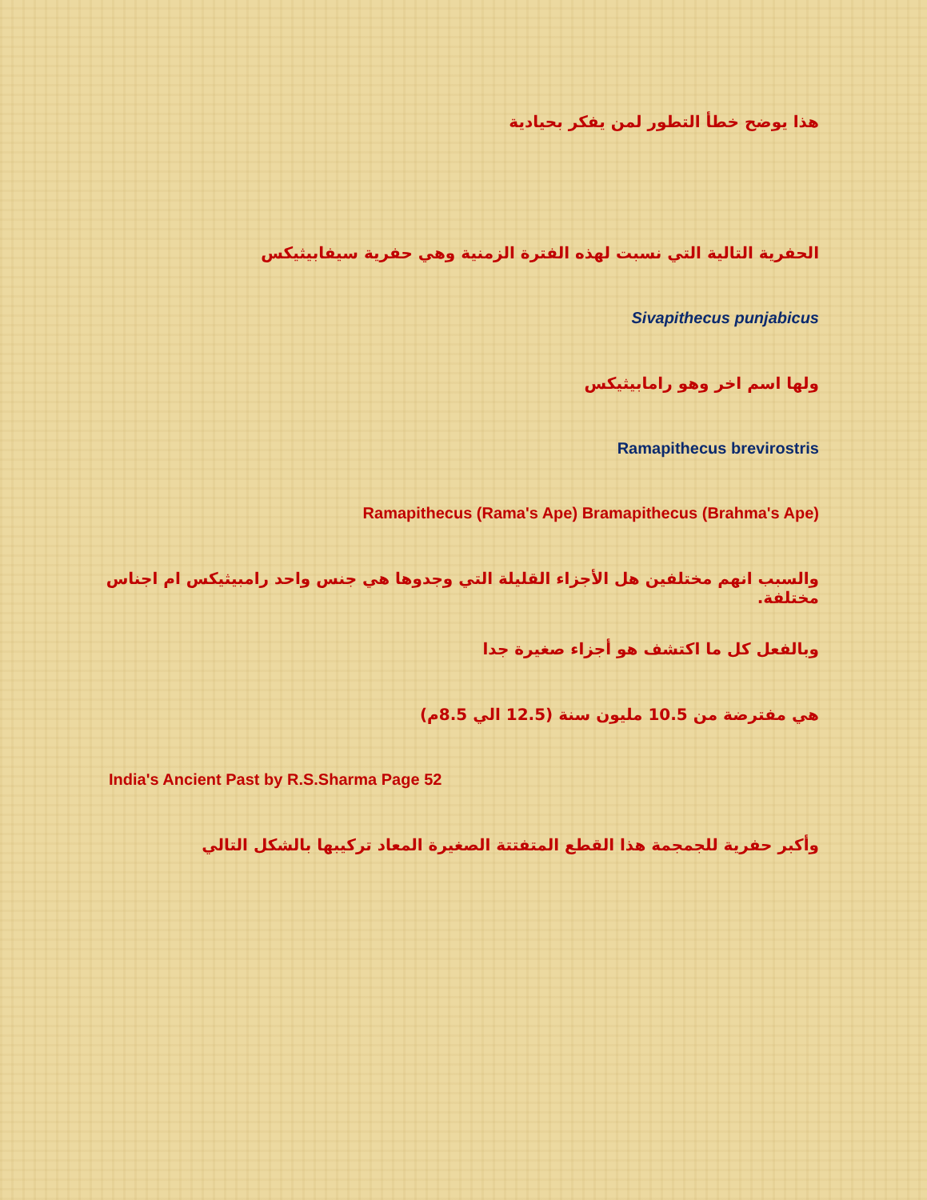هذا يوضح خطأ التطور لمن يفكر بحيادية
الحفرية التالية التي نسبت لهذه الفترة الزمنية وهي حفرية سيفابيثيكس
Sivapithecus punjabicus
ولها اسم اخر وهو رامابيثيكس
Ramapithecus brevirostris
Ramapithecus (Rama's Ape) Bramapithecus (Brahma's Ape)
والسبب انهم مختلفين هل الأجزاء القليلة التي وجدوها هي جنس واحد رامبيثيكس ام اجناس مختلفة.
وبالفعل كل ما اكتشف هو أجزاء صغيرة جدا
هي مفترضة من 10.5 مليون سنة (12.5 الي 8.5م)
India's Ancient Past by R.S.Sharma Page 52
وأكبر حفرية للجمجمة هذا القطع المتفتتة الصغيرة المعاد تركيبها بالشكل التالي